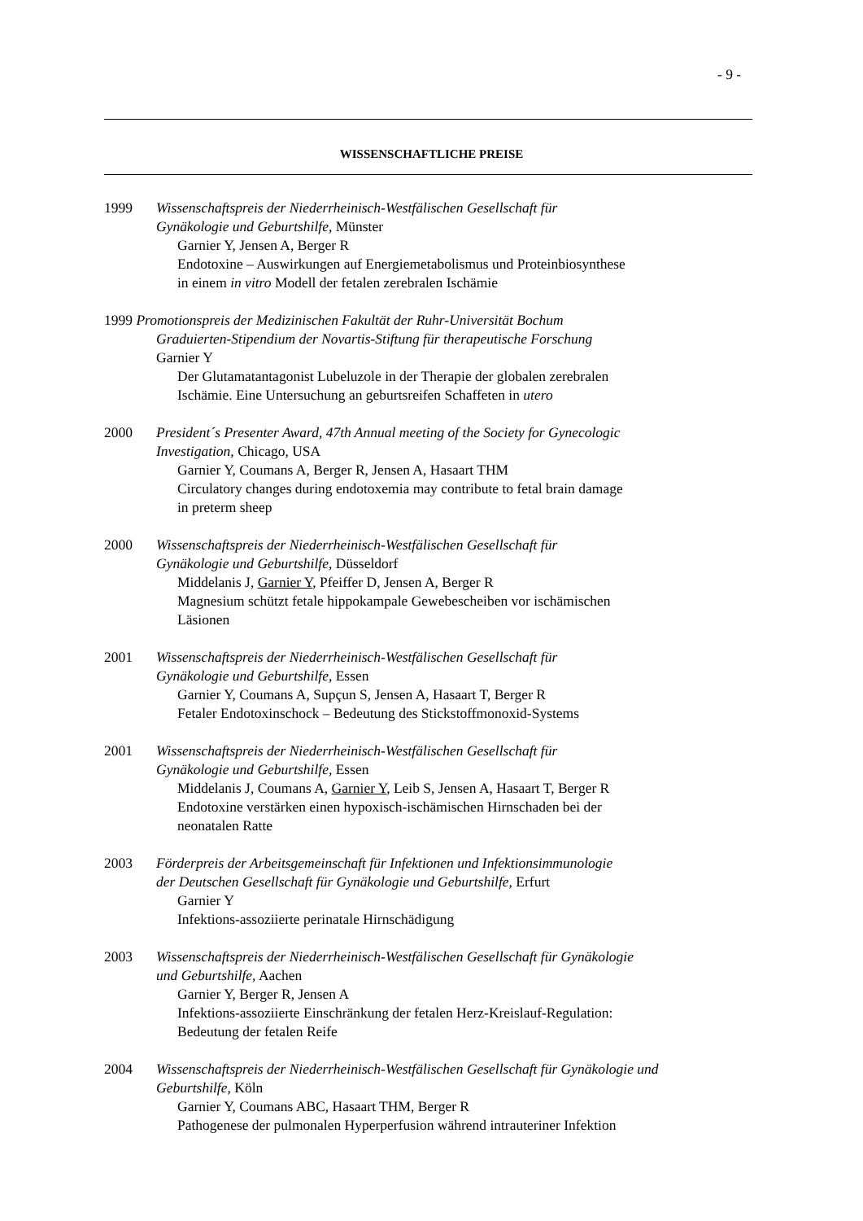- 9 -
WISSENSCHAFTLICHE PREISE
1999 Wissenschaftspreis der Niederrheinisch-Westfälischen Gesellschaft für
Gynäkologie und Geburtshilfe, Münster
Garnier Y, Jensen A, Berger R
Endotoxine – Auswirkungen auf Energiemetabolismus und Proteinbiosynthese
in einem in vitro Modell der fetalen zerebralen Ischämie
1999 Promotionspreis der Medizinischen Fakultät der Ruhr-Universität Bochum
Graduierten-Stipendium der Novartis-Stiftung für therapeutische Forschung
Garnier Y
Der Glutamatantagonist Lubeluzole in der Therapie der globalen zerebralen
Ischämie. Eine Untersuchung an geburtsreifen Schaffeten in utero
2000 President´s Presenter Award, 47th Annual meeting of the Society for Gynecologic
Investigation, Chicago, USA
Garnier Y, Coumans A, Berger R, Jensen A, Hasaart THM
Circulatory changes during endotoxemia may contribute to fetal brain damage
in preterm sheep
2000 Wissenschaftspreis der Niederrheinisch-Westfälischen Gesellschaft für
Gynäkologie und Geburtshilfe, Düsseldorf
Middelanis J, Garnier Y, Pfeiffer D, Jensen A, Berger R
Magnesium schützt fetale hippokampale Gewebescheiben vor ischämischen
Läsionen
2001 Wissenschaftspreis der Niederrheinisch-Westfälischen Gesellschaft für
Gynäkologie und Geburtshilfe, Essen
Garnier Y, Coumans A, Supçun S, Jensen A, Hasaart T, Berger R
Fetaler Endotoxinschock – Bedeutung des Stickstoffmonoxid-Systems
2001 Wissenschaftspreis der Niederrheinisch-Westfälischen Gesellschaft für
Gynäkologie und Geburtshilfe, Essen
Middelanis J, Coumans A, Garnier Y, Leib S, Jensen A, Hasaart T, Berger R
Endotoxine verstärken einen hypoxisch-ischämischen Hirnschaden bei der
neonatalen Ratte
2003 Förderpreis der Arbeitsgemeinschaft für Infektionen und Infektionsimmunologie
der Deutschen Gesellschaft für Gynäkologie und Geburtshilfe, Erfurt
Garnier Y
Infektions-assoziierte perinatale Hirnschädigung
2003 Wissenschaftspreis der Niederrheinisch-Westfälischen Gesellschaft für Gynäkologie
und Geburtshilfe, Aachen
Garnier Y, Berger R, Jensen A
Infektions-assoziierte Einschränkung der fetalen Herz-Kreislauf-Regulation:
Bedeutung der fetalen Reife
2004 Wissenschaftspreis der Niederrheinisch-Westfälischen Gesellschaft für Gynäkologie und
Geburtshilfe, Köln
Garnier Y, Coumans ABC, Hasaart THM, Berger R
Pathogenese der pulmonalen Hyperperfusion während intrauteriner Infektion